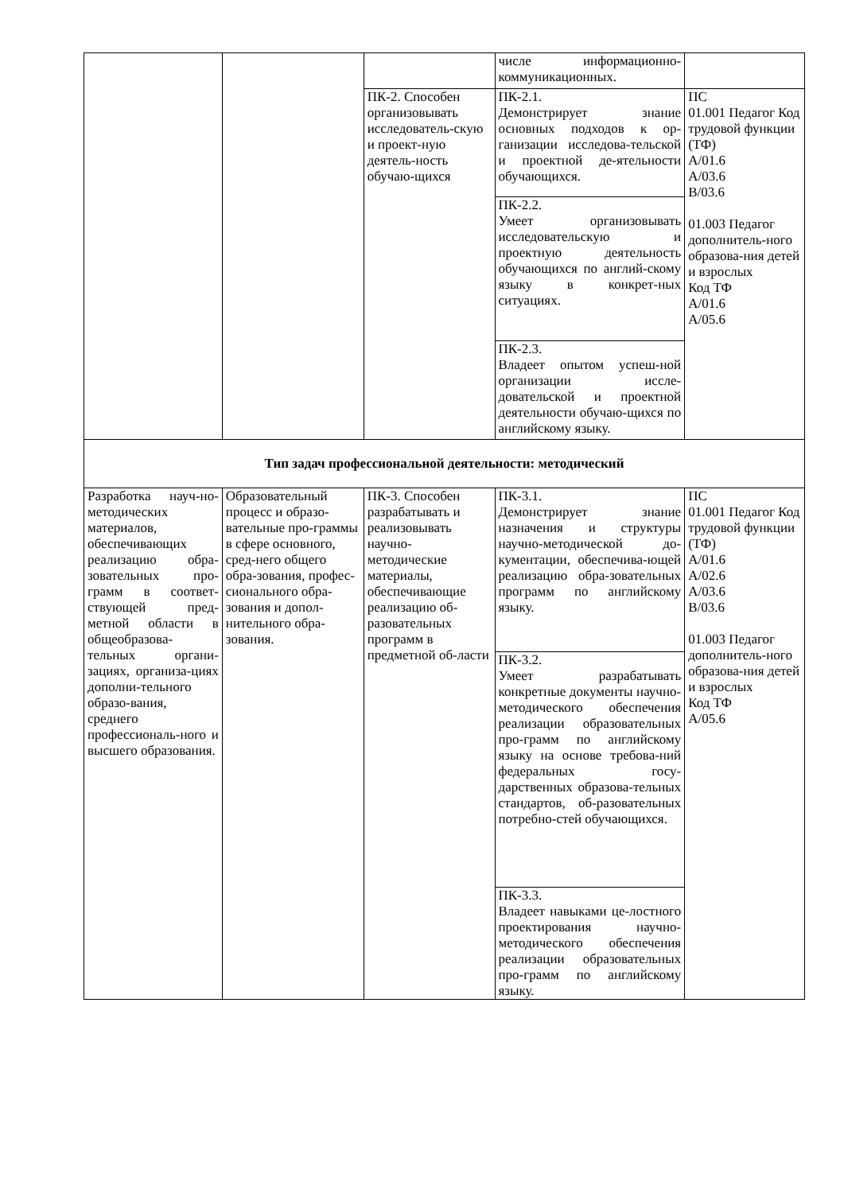| | | | числе информационно-коммуникационных. | |
| | | ПК-2. Способен организовывать исследователь-скую и проект-ную деятель-ность обучаю-щихся | ПК-2.1. Демонстрирует знание основных подходов к ор-ганизации исследова-тельской и проектной де-ятельности обучающихся. | ПС 01.001 Педагог Код трудовой функции (ТФ) А/01.6 А/03.6 В/03.6 01.003 Педагог дополнитель-ного образова-ния детей и взрослых Код ТФ А/01.6 А/05.6 |
| | | | ПК-2.2. Умеет организовывать исследовательскую и проектную деятельность обучающихся по англий-скому языку в конкрет-ных ситуациях. | |
| | | | ПК-2.3. Владеет опытом успеш-ной организации иссле-довательской и проектной деятельности обучаю-щихся по английскому языку. | |
| Тип задач профессиональной деятельности: методический | | | | |
| Разработка науч-но-методических материалов, обеспечивающих реализацию обра-зовательных про-грамм в соответ-ствующей пред-метной области в общеобразова-тельных органи-зациях, организа-циях дополни-тельного образо-вания, среднего профессиональ-ного и высшего образования. | Образовательный процесс и образо-вательные про-граммы в сфере основного, сред-него общего обра-зования, профес-сионального обра-зования и допол-нительного обра-зования. | ПК-3. Способен разрабатывать и реализовывать научно-методические материалы, обеспечивающие реализацию об-разовательных программ в предметной об-ласти | ПК-3.1. Демонстрирует знание назначения и структуры научно-методической до-кументации, обеспечива-ющей реализацию обра-зовательных программ по английскому языку. | ПС 01.001 Педагог Код трудовой функции (ТФ) А/01.6 А/02.6 А/03.6 В/03.6 01.003 Педагог дополнитель-ного образова-ния детей и взрослых Код ТФ А/05.6 |
| | | | ПК-3.2. Умеет разрабатывать конкретные документы научно-методического обеспечения реализации образовательных про-грамм по английскому языку на основе требова-ний федеральных госу-дарственных образова-тельных стандартов, об-разовательных потребно-стей обучающихся. | |
| | | | ПК-3.3. Владеет навыками це-лостного проектирования научно-методического обеспечения реализации образовательных про-грамм по английскому языку. | |